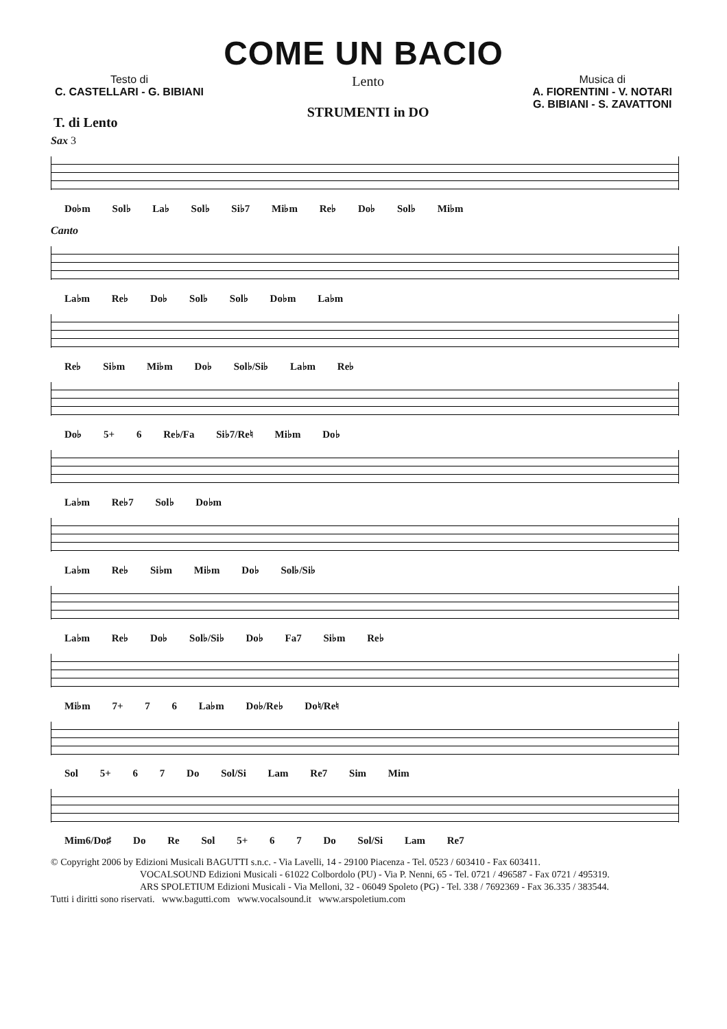COME UN BACIO
Testo di
C. CASTELLARI - G. BIBIANI
Lento
STRUMENTI in DO
Musica di
A. FIORENTINI - V. NOTARI
G. BIBIANI - S. ZAVATTONI
T. di Lento
Sax 3
Do♭m Sol♭ La♭ Sol♭ Si♭7 Mi♭m Re♭ Do♭ Sol♭ Mi♭m
Canto
La♭m Re♭ Do♭ Sol♭ Sol♭ Do♭m La♭m
Re♭ Si♭m Mi♭m Do♭ Sol♭/Si♭ La♭m Re♭
Do♭ 5+ 6 Re♭/Fa Si♭7/Re♮ Mi♭m Do♭
La♭m Re♭7 Sol♭ Do♭m
La♭m Re♭ Si♭m Mi♭m Do♭ Sol♭/Si♭
La♭m Re♭ Do♭ Sol♭/Si♭ Do♭ Fa7 Si♭m Re♭
Mi♭m 7+ 7 6 La♭m Do♭/Re♭ Do♮/Re♮
Sol 5+ 6 7 Do Sol/Si Lam Re7 Sim Mim
Mim6/Do♯ Do Re Sol 5+ 6 7 Do Sol/Si Lam Re7
© Copyright 2006 by Edizioni Musicali BAGUTTI s.n.c. - Via Lavelli, 14 - 29100 Piacenza - Tel. 0523 / 603410 - Fax 603411.
VOCALSOUND Edizioni Musicali - 61022 Colbordolo (PU) - Via P. Nenni, 65 - Tel. 0721 / 496587 - Fax 0721 / 495319.
ARS SPOLETIUM Edizioni Musicali - Via Melloni, 32 - 06049 Spoleto (PG) - Tel. 338 / 7692369 - Fax 36.335 / 383544.
Tutti i diritti sono riservati. www.bagutti.com www.vocalsound.it www.arspoletium.com